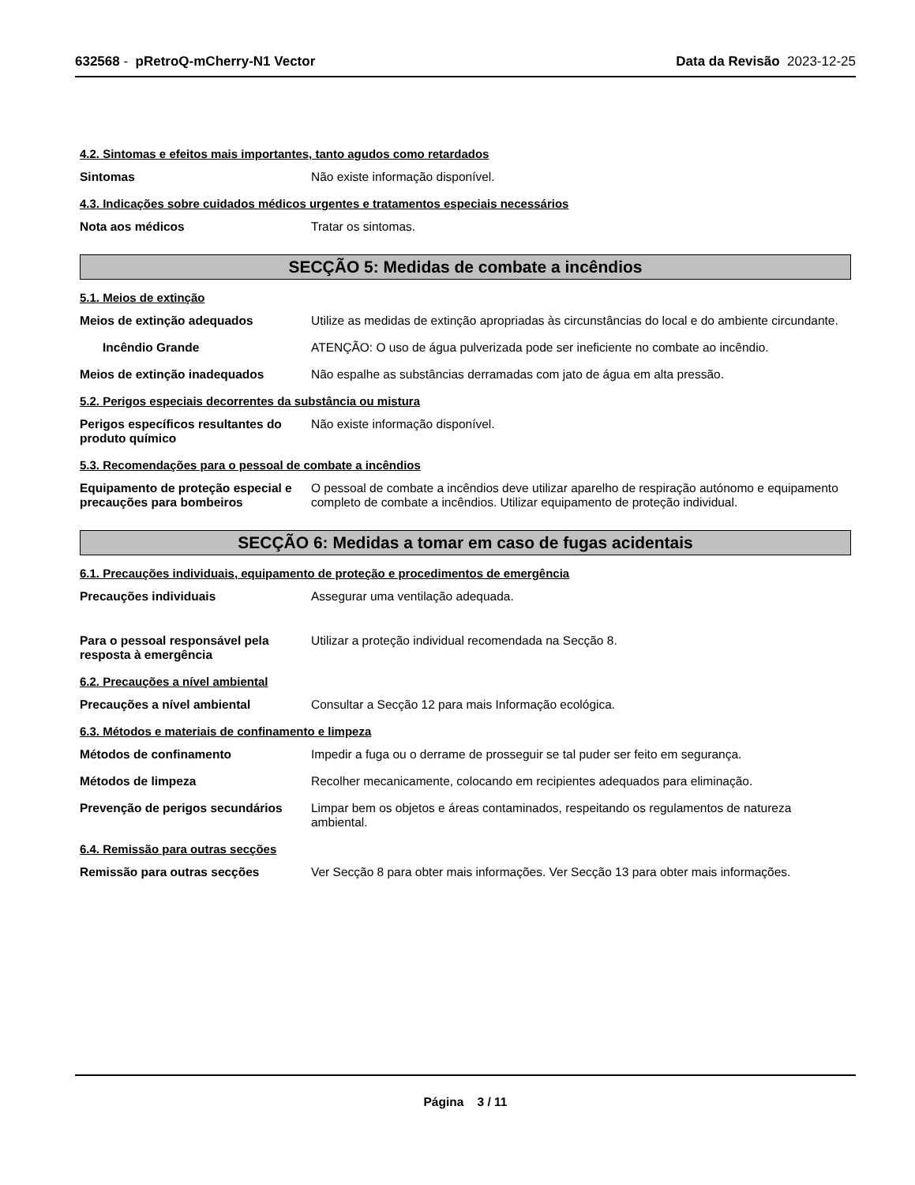632568 - pRetroQ-mCherry-N1 Vector
Data da Revisão 2023-12-25
4.2. Sintomas e efeitos mais importantes, tanto agudos como retardados
Sintomas Não existe informação disponível.
4.3. Indicações sobre cuidados médicos urgentes e tratamentos especiais necessários
Nota aos médicos Tratar os sintomas.
SECÇÃO 5: Medidas de combate a incêndios
5.1. Meios de extinção
Meios de extinção adequados Utilize as medidas de extinção apropriadas às circunstâncias do local e do ambiente circundante.
Incêndio Grande ATENÇÃO: O uso de água pulverizada pode ser ineficiente no combate ao incêndio.
Meios de extinção inadequados Não espalhe as substâncias derramadas com jato de água em alta pressão.
5.2. Perigos especiais decorrentes da substância ou mistura
Perigos específicos resultantes do produto químico
Não existe informação disponível.
5.3. Recomendações para o pessoal de combate a incêndios
Equipamento de proteção especial e precauções para bombeiros
O pessoal de combate a incêndios deve utilizar aparelho de respiração autónomo e equipamento completo de combate a incêndios. Utilizar equipamento de proteção individual.
SECÇÃO 6: Medidas a tomar em caso de fugas acidentais
6.1. Precauções individuais, equipamento de proteção e procedimentos de emergência
Precauções individuais Assegurar uma ventilação adequada.
Para o pessoal responsável pela resposta à emergência
Utilizar a proteção individual recomendada na Secção 8.
6.2. Precauções a nível ambiental
Precauções a nível ambiental Consultar a Secção 12 para mais Informação ecológica.
6.3. Métodos e materiais de confinamento e limpeza
Métodos de confinamento Impedir a fuga ou o derrame de prosseguir se tal puder ser feito em segurança.
Métodos de limpeza Recolher mecanicamente, colocando em recipientes adequados para eliminação.
Prevenção de perigos secundários
Limpar bem os objetos e áreas contaminados, respeitando os regulamentos de natureza ambiental.
6.4. Remissão para outras secções
Remissão para outras secções Ver Secção 8 para obter mais informações. Ver Secção 13 para obter mais informações.
Página 3 / 11